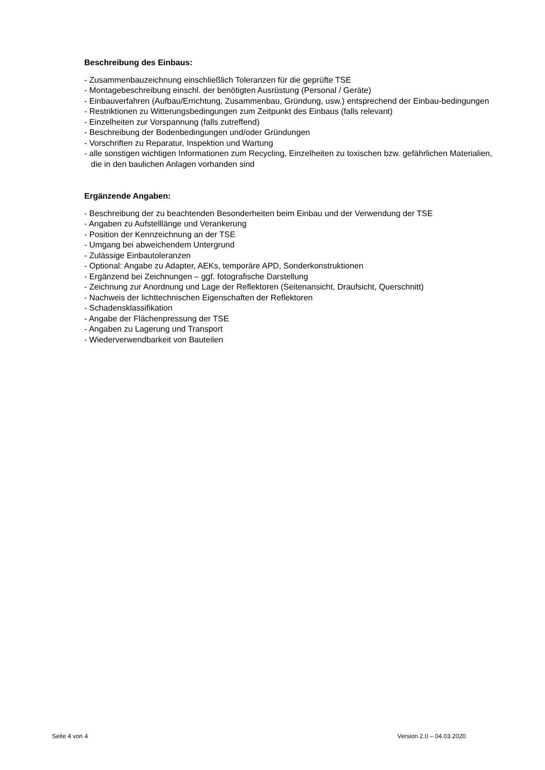Beschreibung des Einbaus:
- Zusammenbauzeichnung einschließlich Toleranzen für die geprüfte TSE
- Montagebeschreibung einschl. der benötigten Ausrüstung (Personal / Geräte)
- Einbauverfahren (Aufbau/Errichtung, Zusammenbau, Gründung, usw.) entsprechend der Einbau-bedingungen
- Restriktionen zu Witterungsbedingungen zum Zeitpunkt des Einbaus (falls relevant)
- Einzelheiten zur Vorspannung (falls zutreffend)
- Beschreibung der Bodenbedingungen und/oder Gründungen
- Vorschriften zu Reparatur, Inspektion und Wartung
- alle sonstigen wichtigen Informationen zum Recycling, Einzelheiten zu toxischen bzw. gefährlichen Materialien, die in den baulichen Anlagen vorhanden sind
Ergänzende Angaben:
- Beschreibung der zu beachtenden Besonderheiten beim Einbau und der Verwendung der TSE
- Angaben zu Aufstelllänge und Verankerung
- Position der Kennzeichnung an der TSE
- Umgang bei abweichendem Untergrund
- Zulässige Einbautoleranzen
- Optional: Angabe zu Adapter, AEKs, temporäre APD, Sonderkonstruktionen
- Ergänzend bei Zeichnungen – ggf. fotografische Darstellung
- Zeichnung zur Anordnung und Lage der Reflektoren (Seitenansicht, Draufsicht, Querschnitt)
- Nachweis der lichttechnischen Eigenschaften der Reflektoren
- Schadensklassifikation
- Angabe der Flächenpressung der TSE
- Angaben zu Lagerung und Transport
- Wiederverwendbarkeit von Bauteilen
Seite 4 von 4 Version 2.0 – 04.03.2020